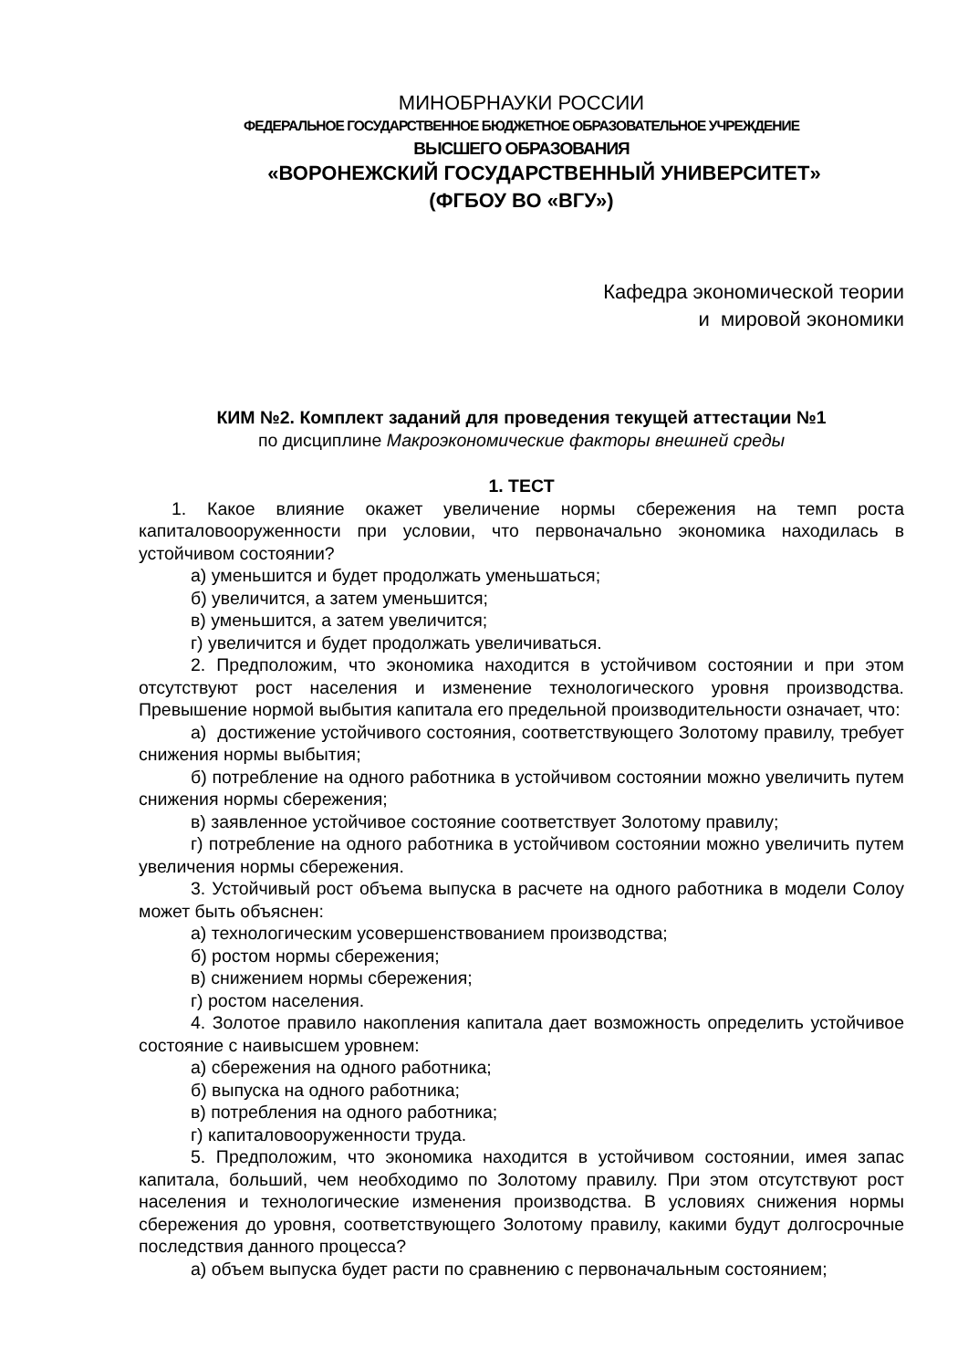МИНОБРНАУКИ РОССИИ
ФЕДЕРАЛЬНОЕ ГОСУДАРСТВЕННОЕ БЮДЖЕТНОЕ ОБРАЗОВАТЕЛЬНОЕ УЧРЕЖДЕНИЕ
ВЫСШЕГО ОБРАЗОВАНИЯ
«ВОРОНЕЖСКИЙ ГОСУДАРСТВЕННЫЙ УНИВЕРСИТЕТ»
(ФГБОУ ВО «ВГУ»)
Кафедра экономической теории
и мировой экономики
КИМ №2. Комплект заданий для проведения текущей аттестации №1
по дисциплине Макроэкономические факторы внешней среды
1. ТЕСТ
1. Какое влияние окажет увеличение нормы сбережения на темп роста капиталовооруженности при условии, что первоначально экономика находилась в устойчивом состоянии?
а) уменьшится и будет продолжать уменьшаться;
б) увеличится, а затем уменьшится;
в) уменьшится, а затем увеличится;
г) увеличится и будет продолжать увеличиваться.
2. Предположим, что экономика находится в устойчивом состоянии и при этом отсутствуют рост населения и изменение технологического уровня производства. Превышение нормой выбытия капитала его предельной производительности означает, что:
а) достижение устойчивого состояния, соответствующего Золотому правилу, требует снижения нормы выбытия;
б) потребление на одного работника в устойчивом состоянии можно увеличить путем снижения нормы сбережения;
в) заявленное устойчивое состояние соответствует Золотому правилу;
г) потребление на одного работника в устойчивом состоянии можно увеличить путем увеличения нормы сбережения.
3. Устойчивый рост объема выпуска в расчете на одного работника в модели Солоу может быть объяснен:
а) технологическим усовершенствованием производства;
б) ростом нормы сбережения;
в) снижением нормы сбережения;
г) ростом населения.
4. Золотое правило накопления капитала дает возможность определить устойчивое состояние с наивысшем уровнем:
а) сбережения на одного работника;
б) выпуска на одного работника;
в) потребления на одного работника;
г) капиталовооруженности труда.
5. Предположим, что экономика находится в устойчивом состоянии, имея запас капитала, больший, чем необходимо по Золотому правилу. При этом отсутствуют рост населения и технологические изменения производства. В условиях снижения нормы сбережения до уровня, соответствующего Золотому правилу, какими будут долгосрочные последствия данного процесса?
а) объем выпуска будет расти по сравнению с первоначальным состоянием;